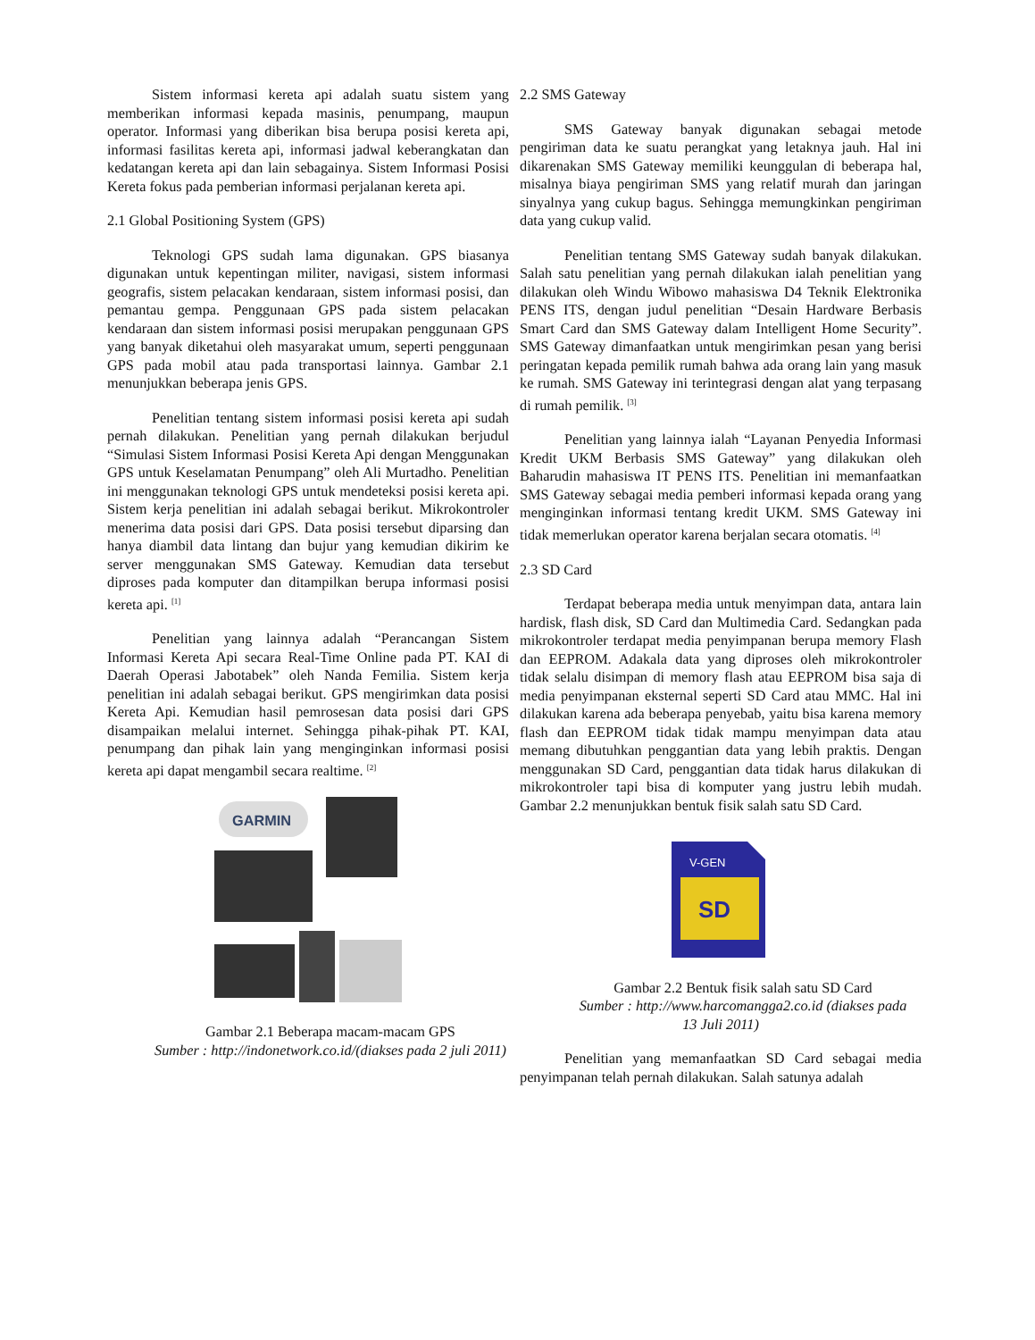Sistem informasi kereta api adalah suatu sistem yang memberikan informasi kepada masinis, penumpang, maupun operator. Informasi yang diberikan bisa berupa posisi kereta api, informasi fasilitas kereta api, informasi jadwal keberangkatan dan kedatangan kereta api dan lain sebagainya. Sistem Informasi Posisi Kereta fokus pada pemberian informasi perjalanan kereta api.
2.1 Global Positioning System (GPS)
Teknologi GPS sudah lama digunakan. GPS biasanya digunakan untuk kepentingan militer, navigasi, sistem informasi geografis, sistem pelacakan kendaraan, sistem informasi posisi, dan pemantau gempa. Penggunaan GPS pada sistem pelacakan kendaraan dan sistem informasi posisi merupakan penggunaan GPS yang banyak diketahui oleh masyarakat umum, seperti penggunaan GPS pada mobil atau pada transportasi lainnya. Gambar 2.1 menunjukkan beberapa jenis GPS.
Penelitian tentang sistem informasi posisi kereta api sudah pernah dilakukan. Penelitian yang pernah dilakukan berjudul “Simulasi Sistem Informasi Posisi Kereta Api dengan Menggunakan GPS untuk Keselamatan Penumpang” oleh Ali Murtadho. Penelitian ini menggunakan teknologi GPS untuk mendeteksi posisi kereta api. Sistem kerja penelitian ini adalah sebagai berikut. Mikrokontroler menerima data posisi dari GPS. Data posisi tersebut diparsing dan hanya diambil data lintang dan bujur yang kemudian dikirim ke server menggunakan SMS Gateway. Kemudian data tersebut diproses pada komputer dan ditampilkan berupa informasi posisi kereta api. <sup>[1]</sup>
Penelitian yang lainnya adalah “Perancangan Sistem Informasi Kereta Api secara Real-Time Online pada PT. KAI di Daerah Operasi Jabotabek” oleh Nanda Femilia. Sistem kerja penelitian ini adalah sebagai berikut. GPS mengirimkan data posisi Kereta Api. Kemudian hasil pemrosesan data posisi dari GPS disampaikan melalui internet. Sehingga pihak-pihak PT. KAI, penumpang dan pihak lain yang menginginkan informasi posisi kereta api dapat mengambil secara realtime. <sup>[2]</sup>
GARMIN
Gambar 2.1 Beberapa macam-macam GPS
Sumber : http://indonetwork.co.id/(diakses pada 2 juli 2011)
2.2 SMS Gateway
SMS Gateway banyak digunakan sebagai metode pengiriman data ke suatu perangkat yang letaknya jauh. Hal ini dikarenakan SMS Gateway memiliki keunggulan di beberapa hal, misalnya biaya pengiriman SMS yang relatif murah dan jaringan sinyalnya yang cukup bagus. Sehingga memungkinkan pengiriman data yang cukup valid.
Penelitian tentang SMS Gateway sudah banyak dilakukan. Salah satu penelitian yang pernah dilakukan ialah penelitian yang dilakukan oleh Windu Wibowo mahasiswa D4 Teknik Elektronika PENS ITS, dengan judul penelitian “Desain Hardware Berbasis Smart Card dan SMS Gateway dalam Intelligent Home Security”. SMS Gateway dimanfaatkan untuk mengirimkan pesan yang berisi peringatan kepada pemilik rumah bahwa ada orang lain yang masuk ke rumah. SMS Gateway ini terintegrasi dengan alat yang terpasang di rumah pemilik. <sup>[3]</sup>
Penelitian yang lainnya ialah “Layanan Penyedia Informasi Kredit UKM Berbasis SMS Gateway” yang dilakukan oleh Baharudin mahasiswa IT PENS ITS. Penelitian ini memanfaatkan SMS Gateway sebagai media pemberi informasi kepada orang yang menginginkan informasi tentang kredit UKM. SMS Gateway ini tidak memerlukan operator karena berjalan secara otomatis. <sup>[4]</sup>
2.3 SD Card
Terdapat beberapa media untuk menyimpan data, antara lain hardisk, flash disk, SD Card dan Multimedia Card. Sedangkan pada mikrokontroler terdapat media penyimpanan berupa memory Flash dan EEPROM. Adakala data yang diproses oleh mikrokontroler tidak selalu disimpan di memory flash atau EEPROM bisa saja di media penyimpanan eksternal seperti SD Card atau MMC. Hal ini dilakukan karena ada beberapa penyebab, yaitu bisa karena memory flash dan EEPROM tidak tidak mampu menyimpan data atau memang dibutuhkan penggantian data yang lebih praktis. Dengan menggunakan SD Card, penggantian data tidak harus dilakukan di mikrokontroler tapi bisa di komputer yang justru lebih mudah. Gambar 2.2 menunjukkan bentuk fisik salah satu SD Card.
V-GEN
SD
Gambar 2.2 Bentuk fisik salah satu SD Card
Sumber : http://www.harcomangga2.co.id (diakses pada
13 Juli 2011)
Penelitian yang memanfaatkan SD Card sebagai media penyimpanan telah pernah dilakukan. Salah satunya adalah